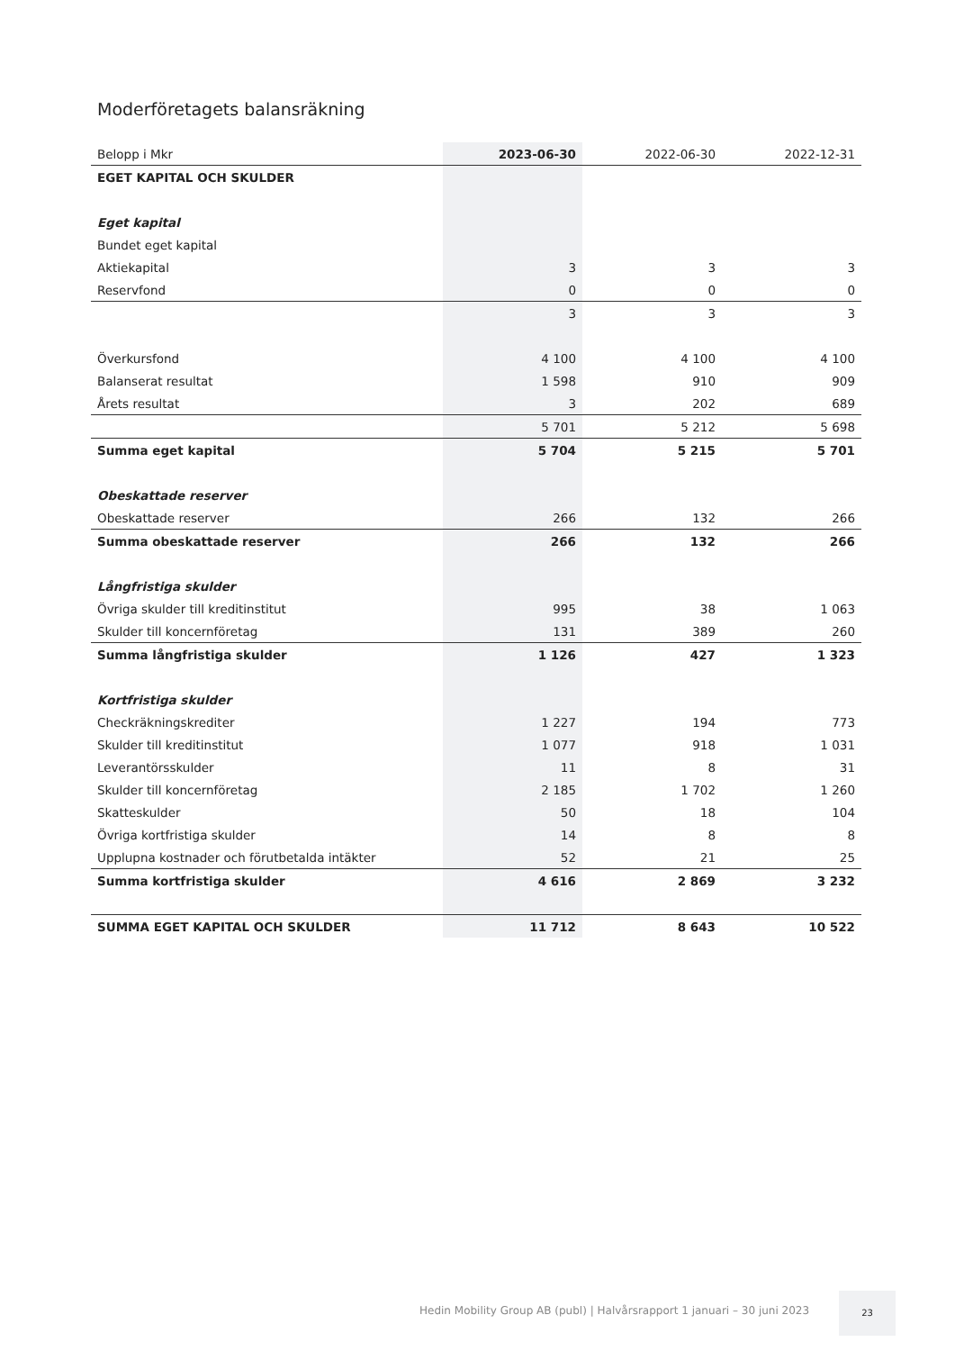Moderföretagets balansräkning
| Belopp i Mkr | 2023-06-30 | 2022-06-30 | 2022-12-31 |
| --- | --- | --- | --- |
| EGET KAPITAL OCH SKULDER | | | |
| Eget kapital | | | |
| Bundet eget kapital | | | |
| Aktiekapital | 3 | 3 | 3 |
| Reservfond | 0 | 0 | 0 |
| | 3 | 3 | 3 |
| Överkursfond | 4 100 | 4 100 | 4 100 |
| Balanserat resultat | 1 598 | 910 | 909 |
| Årets resultat | 3 | 202 | 689 |
| | 5 701 | 5 212 | 5 698 |
| Summa eget kapital | 5 704 | 5 215 | 5 701 |
| Obeskattade reserver | | | |
| Obeskattade reserver | 266 | 132 | 266 |
| Summa obeskattade reserver | 266 | 132 | 266 |
| Långfristiga skulder | | | |
| Övriga skulder till kreditinstitut | 995 | 38 | 1 063 |
| Skulder till koncernföretag | 131 | 389 | 260 |
| Summa långfristiga skulder | 1 126 | 427 | 1 323 |
| Kortfristiga skulder | | | |
| Checkräkningskrediter | 1 227 | 194 | 773 |
| Skulder till kreditinstitut | 1 077 | 918 | 1 031 |
| Leverantörsskulder | 11 | 8 | 31 |
| Skulder till koncernföretag | 2 185 | 1 702 | 1 260 |
| Skatteskulder | 50 | 18 | 104 |
| Övriga kortfristiga skulder | 14 | 8 | 8 |
| Upplupna kostnader och förutbetalda intäkter | 52 | 21 | 25 |
| Summa kortfristiga skulder | 4 616 | 2 869 | 3 232 |
| SUMMA EGET KAPITAL OCH SKULDER | 11 712 | 8 643 | 10 522 |
Hedin Mobility Group AB (publ) | Halvårsrapport 1 januari – 30 juni 2023
23